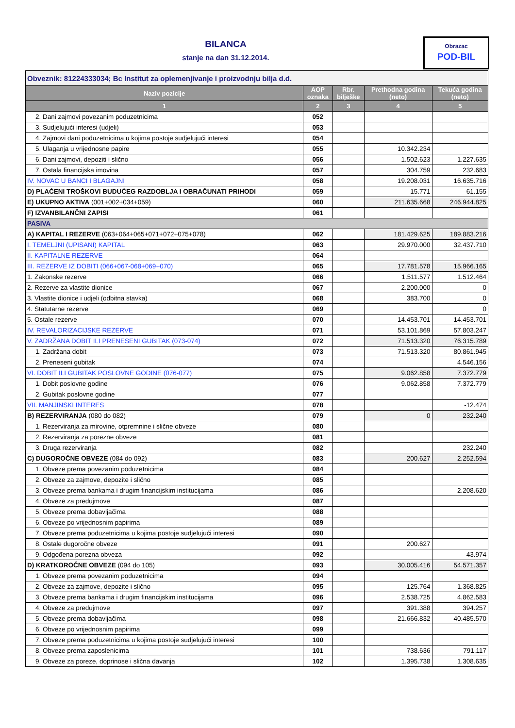BILANCA
stanje na dan 31.12.2014.
Obrazac
POD-BIL
| Obveznik: 81224333034; Bc Institut za oplemenjivanje i proizvodnju bilja d.d. | | | | |
| Naziv pozicije | AOP oznaka | Rbr. bilješke | Prethodna godina (neto) | Tekuća godina (neto) |
| 1 | 2 | 3 | 4 | 5 |
| 2. Dani zajmovi povezanim poduzetnicima | 052 | | | |
| 3. Sudjelujući interesi (udjeli) | 053 | | | |
| 4. Zajmovi dani poduzetnicima u kojima postoje sudjelujući interesi | 054 | | | |
| 5. Ulaganja u vrijednosne papire | 055 | | 10.342.234 | |
| 6. Dani zajmovi, depoziti i slično | 056 | | 1.502.623 | 1.227.635 |
| 7. Ostala financijska imovina | 057 | | 304.759 | 232.683 |
| IV. NOVAC U BANCI I BLAGAJNI | 058 | | 19.208.031 | 16.635.716 |
| D) PLAĆENI TROŠKOVI BUDUĆEG RAZDOBLJA I OBRAČUNATI PRIHODI | 059 | | 15.771 | 61.155 |
| E) UKUPNO AKTIVA (001+002+034+059) | 060 | | 211.635.668 | 246.944.825 |
| F) IZVANBILANČNI ZAPISI | 061 | | | |
| PASIVA | | | | |
| A) KAPITAL I REZERVE (063+064+065+071+072+075+078) | 062 | | 181.429.625 | 189.883.216 |
| I. TEMELJNI (UPISANI) KAPITAL | 063 | | 29.970.000 | 32.437.710 |
| II. KAPITALNE REZERVE | 064 | | | |
| III. REZERVE IZ DOBITI (066+067-068+069+070) | 065 | | 17.781.578 | 15.966.165 |
| 1. Zakonske rezerve | 066 | | 1.511.577 | 1.512.464 |
| 2. Rezerve za vlastite dionice | 067 | | 2.200.000 | 0 |
| 3. Vlastite dionice i udjeli (odbitna stavka) | 068 | | 383.700 | 0 |
| 4. Statutarne rezerve | 069 | | | 0 |
| 5. Ostale rezerve | 070 | | 14.453.701 | 14.453.701 |
| IV. REVALORIZACIJSKE REZERVE | 071 | | 53.101.869 | 57.803.247 |
| V. ZADRŽANA DOBIT ILI PRENESENI GUBITAK (073-074) | 072 | | 71.513.320 | 76.315.789 |
| 1. Zadržana dobit | 073 | | 71.513.320 | 80.861.945 |
| 2. Preneseni gubitak | 074 | | | 4.546.156 |
| VI. DOBIT ILI GUBITAK POSLOVNE GODINE (076-077) | 075 | | 9.062.858 | 7.372.779 |
| 1. Dobit poslovne godine | 076 | | 9.062.858 | 7.372.779 |
| 2. Gubitak poslovne godine | 077 | | | |
| VII. MANJINSKI INTERES | 078 | | | -12.474 |
| B) REZERVIRANJA (080 do 082) | 079 | | 0 | 232.240 |
| 1. Rezerviranja za mirovine, otpremnine i slične obveze | 080 | | | |
| 2. Rezerviranja za porezne obveze | 081 | | | |
| 3. Druga rezerviranja | 082 | | | 232.240 |
| C) DUGOROČNE OBVEZE (084 do 092) | 083 | | 200.627 | 2.252.594 |
| 1. Obveze prema povezanim poduzetnicima | 084 | | | |
| 2. Obveze za zajmove, depozite i slično | 085 | | | |
| 3. Obveze prema bankama i drugim financijskim institucijama | 086 | | | 2.208.620 |
| 4. Obveze za predujmove | 087 | | | |
| 5. Obveze prema dobavljačima | 088 | | | |
| 6. Obveze po vrijednosnim papirima | 089 | | | |
| 7. Obveze prema poduzetnicima u kojima postoje sudjelujući interesi | 090 | | | |
| 8. Ostale dugoročne obveze | 091 | | 200.627 | |
| 9. Odgođena porezna obveza | 092 | | | 43.974 |
| D) KRATKOROČNE OBVEZE (094 do 105) | 093 | | 30.005.416 | 54.571.357 |
| 1. Obveze prema povezanim poduzetnicima | 094 | | | |
| 2. Obveze za zajmove, depozite i slično | 095 | | 125.764 | 1.368.825 |
| 3. Obveze prema bankama i drugim financijskim institucijama | 096 | | 2.538.725 | 4.862.583 |
| 4. Obveze za predujmove | 097 | | 391.388 | 394.257 |
| 5. Obveze prema dobavljačima | 098 | | 21.666.832 | 40.485.570 |
| 6. Obveze po vrijednosnim papirima | 099 | | | |
| 7. Obveze prema poduzetnicima u kojima postoje sudjelujući interesi | 100 | | | |
| 8. Obveze prema zaposlenicima | 101 | | 738.636 | 791.117 |
| 9. Obveze za poreze, doprinose i slična davanja | 102 | | 1.395.738 | 1.308.635 |